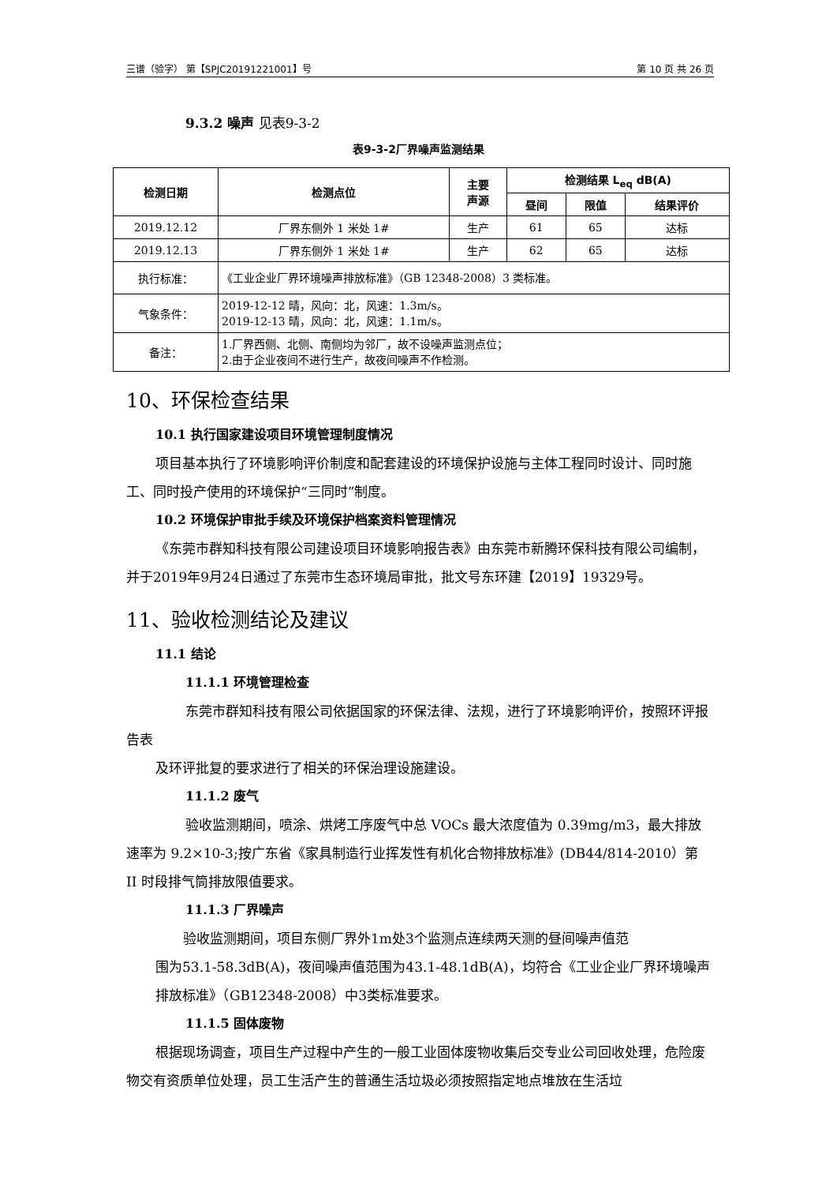三谱（验字） 第【SPJC20191221001】号 第 10 页 共 26 页
9.3.2 噪声 见表9-3-2
表9-3-2厂界噪声监测结果
| 检测日期 | 检测点位 | 主要 声源 | 检测结果 L<sub>eq</sub> dB(A) | | |
| --- | --- | --- | --- | --- | --- |
| | | | 昼间 | 限值 | 结果评价 |
| 2019.12.12 | 厂界东侧外 1 米处 1# | 生产 | 61 | 65 | 达标 |
| 2019.12.13 | 厂界东侧外 1 米处 1# | 生产 | 62 | 65 | 达标 |
| 执行标准： | 《工业企业厂界环境噪声排放标准》（GB 12348-2008）3 类标准。 | | | | |
| 气象条件： | 2019-12-12 晴，风向：北，风速：1.3m/s。 2019-12-13 晴，风向：北，风速：1.1m/s。 | | | | |
| 备注： | 1.厂界西侧、北侧、南侧均为邻厂，故不设噪声监测点位； 2.由于企业夜间不进行生产，故夜间噪声不作检测。 | | | | |
10、环保检查结果
10.1 执行国家建设项目环境管理制度情况
项目基本执行了环境影响评价制度和配套建设的环境保护设施与主体工程同时设计、同时施工、同时投产使用的环境保护“三同时”制度。
10.2 环境保护审批手续及环境保护档案资料管理情况
《东莞市群知科技有限公司建设项目环境影响报告表》由东莞市新腾环保科技有限公司编制，并于2019年9月24日通过了东莞市生态环境局审批，批文号东环建【2019】19329号。
11、验收检测结论及建议
11.1 结论
11.1.1 环境管理检查
东莞市群知科技有限公司依据国家的环保法律、法规，进行了环境影响评价，按照环评报告表
及环评批复的要求进行了相关的环保治理设施建设。
11.1.2 废气
验收监测期间，喷涂、烘烤工序废气中总 VOCs 最大浓度值为 0.39mg/m3，最大排放速率为 9.2×10-3;按广东省《家具制造行业挥发性有机化合物排放标准》(DB44/814-2010）第 II 时段排气筒排放限值要求。
11.1.3 厂界噪声
验收监测期间，项目东侧厂界外1m处3个监测点连续两天测的昼间噪声值范
围为53.1-58.3dB(A)，夜间噪声值范围为43.1-48.1dB(A)，均符合《工业企业厂界环境噪声排放标准》（GB12348-2008）中3类标准要求。
11.1.5 固体废物
根据现场调查，项目生产过程中产生的一般工业固体废物收集后交专业公司回收处理，危险废物交有资质单位处理，员工生活产生的普通生活垃圾必须按照指定地点堆放在生活垃